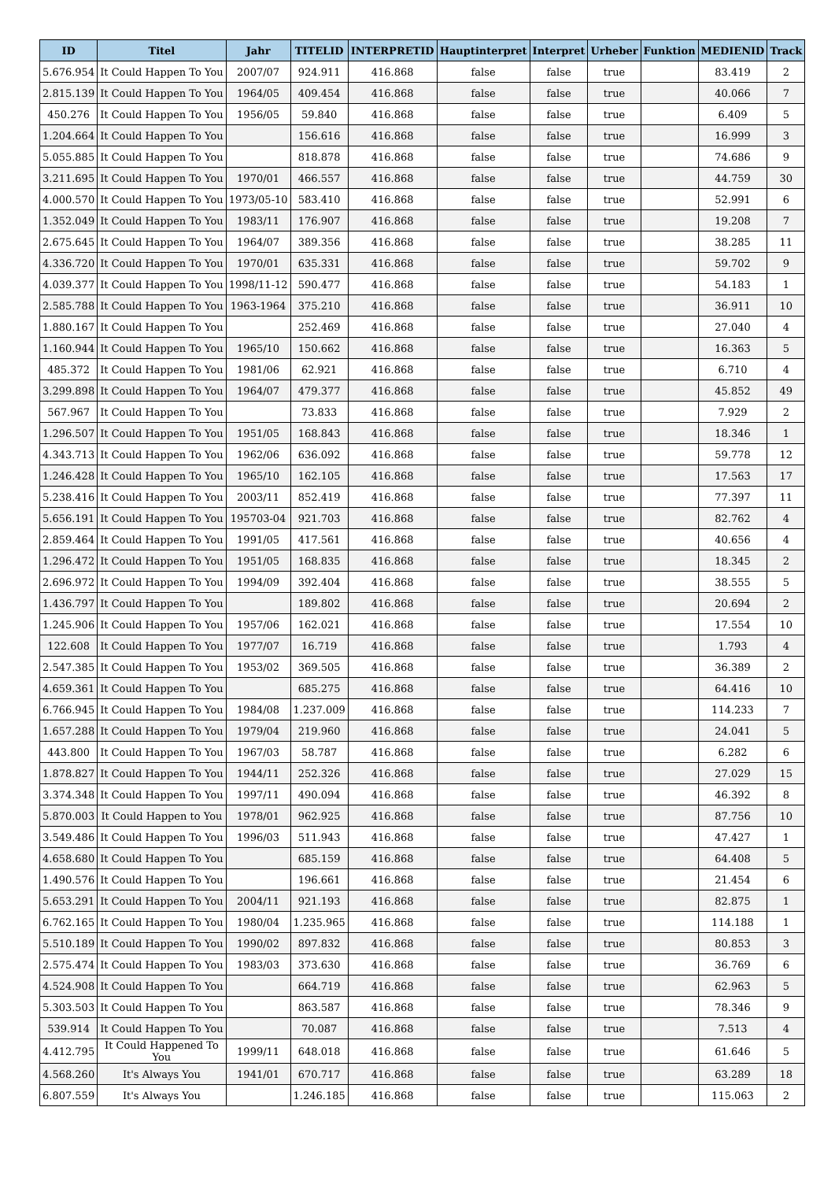| ID | Titel | Jahr | TITELID | INTERPRETID | Hauptinterpret | Interpret | Urheber | Funktion | MEDIENID | Track |
| --- | --- | --- | --- | --- | --- | --- | --- | --- | --- | --- |
| 5.676.954 | It Could Happen To You | 2007/07 | 924.911 | 416.868 | false | false | true | | 83.419 | 2 |
| 2.815.139 | It Could Happen To You | 1964/05 | 409.454 | 416.868 | false | false | true | | 40.066 | 7 |
| 450.276 | It Could Happen To You | 1956/05 | 59.840 | 416.868 | false | false | true | | 6.409 | 5 |
| 1.204.664 | It Could Happen To You | | 156.616 | 416.868 | false | false | true | | 16.999 | 3 |
| 5.055.885 | It Could Happen To You | | 818.878 | 416.868 | false | false | true | | 74.686 | 9 |
| 3.211.695 | It Could Happen To You | 1970/01 | 466.557 | 416.868 | false | false | true | | 44.759 | 30 |
| 4.000.570 | It Could Happen To You | 1973/05-10 | 583.410 | 416.868 | false | false | true | | 52.991 | 6 |
| 1.352.049 | It Could Happen To You | 1983/11 | 176.907 | 416.868 | false | false | true | | 19.208 | 7 |
| 2.675.645 | It Could Happen To You | 1964/07 | 389.356 | 416.868 | false | false | true | | 38.285 | 11 |
| 4.336.720 | It Could Happen To You | 1970/01 | 635.331 | 416.868 | false | false | true | | 59.702 | 9 |
| 4.039.377 | It Could Happen To You | 1998/11-12 | 590.477 | 416.868 | false | false | true | | 54.183 | 1 |
| 2.585.788 | It Could Happen To You | 1963-1964 | 375.210 | 416.868 | false | false | true | | 36.911 | 10 |
| 1.880.167 | It Could Happen To You | | 252.469 | 416.868 | false | false | true | | 27.040 | 4 |
| 1.160.944 | It Could Happen To You | 1965/10 | 150.662 | 416.868 | false | false | true | | 16.363 | 5 |
| 485.372 | It Could Happen To You | 1981/06 | 62.921 | 416.868 | false | false | true | | 6.710 | 4 |
| 3.299.898 | It Could Happen To You | 1964/07 | 479.377 | 416.868 | false | false | true | | 45.852 | 49 |
| 567.967 | It Could Happen To You | | 73.833 | 416.868 | false | false | true | | 7.929 | 2 |
| 1.296.507 | It Could Happen To You | 1951/05 | 168.843 | 416.868 | false | false | true | | 18.346 | 1 |
| 4.343.713 | It Could Happen To You | 1962/06 | 636.092 | 416.868 | false | false | true | | 59.778 | 12 |
| 1.246.428 | It Could Happen To You | 1965/10 | 162.105 | 416.868 | false | false | true | | 17.563 | 17 |
| 5.238.416 | It Could Happen To You | 2003/11 | 852.419 | 416.868 | false | false | true | | 77.397 | 11 |
| 5.656.191 | It Could Happen To You | 195703-04 | 921.703 | 416.868 | false | false | true | | 82.762 | 4 |
| 2.859.464 | It Could Happen To You | 1991/05 | 417.561 | 416.868 | false | false | true | | 40.656 | 4 |
| 1.296.472 | It Could Happen To You | 1951/05 | 168.835 | 416.868 | false | false | true | | 18.345 | 2 |
| 2.696.972 | It Could Happen To You | 1994/09 | 392.404 | 416.868 | false | false | true | | 38.555 | 5 |
| 1.436.797 | It Could Happen To You | | 189.802 | 416.868 | false | false | true | | 20.694 | 2 |
| 1.245.906 | It Could Happen To You | 1957/06 | 162.021 | 416.868 | false | false | true | | 17.554 | 10 |
| 122.608 | It Could Happen To You | 1977/07 | 16.719 | 416.868 | false | false | true | | 1.793 | 4 |
| 2.547.385 | It Could Happen To You | 1953/02 | 369.505 | 416.868 | false | false | true | | 36.389 | 2 |
| 4.659.361 | It Could Happen To You | | 685.275 | 416.868 | false | false | true | | 64.416 | 10 |
| 6.766.945 | It Could Happen To You | 1984/08 | 1.237.009 | 416.868 | false | false | true | | 114.233 | 7 |
| 1.657.288 | It Could Happen To You | 1979/04 | 219.960 | 416.868 | false | false | true | | 24.041 | 5 |
| 443.800 | It Could Happen To You | 1967/03 | 58.787 | 416.868 | false | false | true | | 6.282 | 6 |
| 1.878.827 | It Could Happen To You | 1944/11 | 252.326 | 416.868 | false | false | true | | 27.029 | 15 |
| 3.374.348 | It Could Happen To You | 1997/11 | 490.094 | 416.868 | false | false | true | | 46.392 | 8 |
| 5.870.003 | It Could Happen to You | 1978/01 | 962.925 | 416.868 | false | false | true | | 87.756 | 10 |
| 3.549.486 | It Could Happen To You | 1996/03 | 511.943 | 416.868 | false | false | true | | 47.427 | 1 |
| 4.658.680 | It Could Happen To You | | 685.159 | 416.868 | false | false | true | | 64.408 | 5 |
| 1.490.576 | It Could Happen To You | | 196.661 | 416.868 | false | false | true | | 21.454 | 6 |
| 5.653.291 | It Could Happen To You | 2004/11 | 921.193 | 416.868 | false | false | true | | 82.875 | 1 |
| 6.762.165 | It Could Happen To You | 1980/04 | 1.235.965 | 416.868 | false | false | true | | 114.188 | 1 |
| 5.510.189 | It Could Happen To You | 1990/02 | 897.832 | 416.868 | false | false | true | | 80.853 | 3 |
| 2.575.474 | It Could Happen To You | 1983/03 | 373.630 | 416.868 | false | false | true | | 36.769 | 6 |
| 4.524.908 | It Could Happen To You | | 664.719 | 416.868 | false | false | true | | 62.963 | 5 |
| 5.303.503 | It Could Happen To You | | 863.587 | 416.868 | false | false | true | | 78.346 | 9 |
| 539.914 | It Could Happen To You | | 70.087 | 416.868 | false | false | true | | 7.513 | 4 |
| 4.412.795 | It Could Happened To You | 1999/11 | 648.018 | 416.868 | false | false | true | | 61.646 | 5 |
| 4.568.260 | It's Always You | 1941/01 | 670.717 | 416.868 | false | false | true | | 63.289 | 18 |
| 6.807.559 | It's Always You | | 1.246.185 | 416.868 | false | false | true | | 115.063 | 2 |